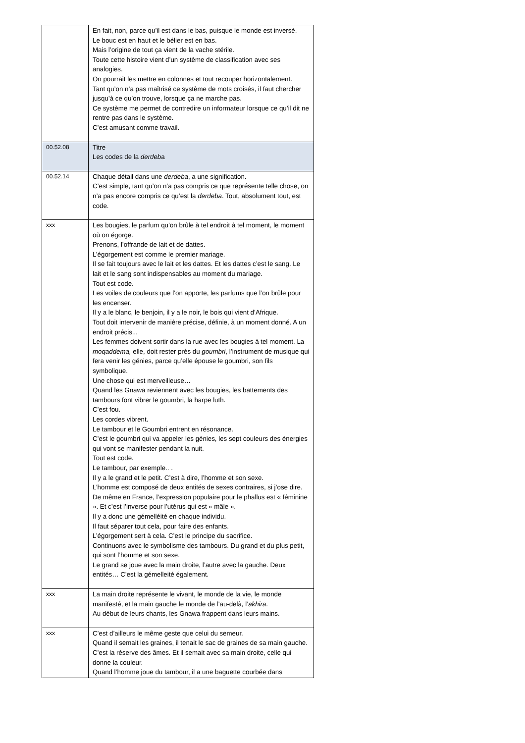| | En fait, non, parce qu’il est dans le bas, puisque le monde est inversé. Le bouc est en haut et le bélier est en bas. Mais l’origine de tout ça vient de la vache stérile. Toute cette histoire vient d’un système de classification avec ses analogies. On pourrait les mettre en colonnes et tout recouper horizontalement. Tant qu’on n’a pas maîtrisé ce système de mots croisés, il faut chercher jusqu’à ce qu’on trouve, lorsque ça ne marche pas. Ce système me permet de contredire un informateur lorsque ce qu’il dit ne rentre pas dans le système. C’est amusant comme travail. |
| 00.52.08 | Titre Les codes de la derdeb a |
| 00.52.14 | Chaque détail dans une derdeba , a une signification. C’est simple, tant qu’on n’a pas compris ce que représente telle chose, on n’a pas encore compris ce qu’est la derdeba . Tout, absolument tout, est code. |
| xxx | Les bougies, le parfum qu’on brûle à tel endroit à tel moment, le moment où on égorge. Prenons, l’offrande de lait et de dattes. L’égorgement est comme le premier mariage. Il se fait toujours avec le lait et les dattes. Et les dattes c’est le sang. Le lait et le sang sont indispensables au moment du mariage. Tout est code. Les voiles de couleurs que l’on apporte, les parfums que l’on brûle pour les encenser. Il y a le blanc, le benjoin, il y a le noir, le bois qui vient d’Afrique. Tout doit intervenir de manière précise, définie, à un moment donné. A un endroit précis... Les femmes doivent sortir dans la rue avec les bougies à tel moment. La moqaddema, elle, doit rester près du goumbri , l’instrument de musique qui fera venir les génies, parce qu’elle épouse le goumbri, son fils symbolique. Une chose qui est merveilleuse… Quand les Gnawa reviennent avec les bougies, les battements des tambours font vibrer le goumbri, la harpe luth. C’est fou. Les cordes vibrent. Le tambour et le Goumbri entrent en résonance. C’est le goumbri qui va appeler les génies, les sept couleurs des énergies qui vont se manifester pendant la nuit. Tout est code. Le tambour, par exemple.. . Il y a le grand et le petit. C’est à dire, l’homme et son sexe. L’homme est composé de deux entités de sexes contraires, si j’ose dire. De même en France, l’expression populaire pour le phallus est « féminine ». Et c’est l’inverse pour l’utérus qui est « mâle ». Il y a donc une gémelléité en chaque individu. Il faut séparer tout cela, pour faire des enfants. L’égorgement sert à cela. C’est le principe du sacrifice. Continuons avec le symbolisme des tambours. Du grand et du plus petit, qui sont l’homme et son sexe. Le grand se joue avec la main droite, l’autre avec la gauche. Deux entités… C’est la gémelleité également. |
| xxx | La main droite représente le vivant, le monde de la vie, le monde manifesté, et la main gauche le monde de l’au-delà, l’ akhira . Au début de leurs chants, les Gnawa frappent dans leurs mains. |
| xxx | C’est d’ailleurs le même geste que celui du semeur. Quand il semait les graines, il tenait le sac de graines de sa main gauche. C’est la réserve des âmes. Et il semait avec sa main droite, celle qui donne la couleur. Quand l’homme joue du tambour, il a une baguette courbée dans |